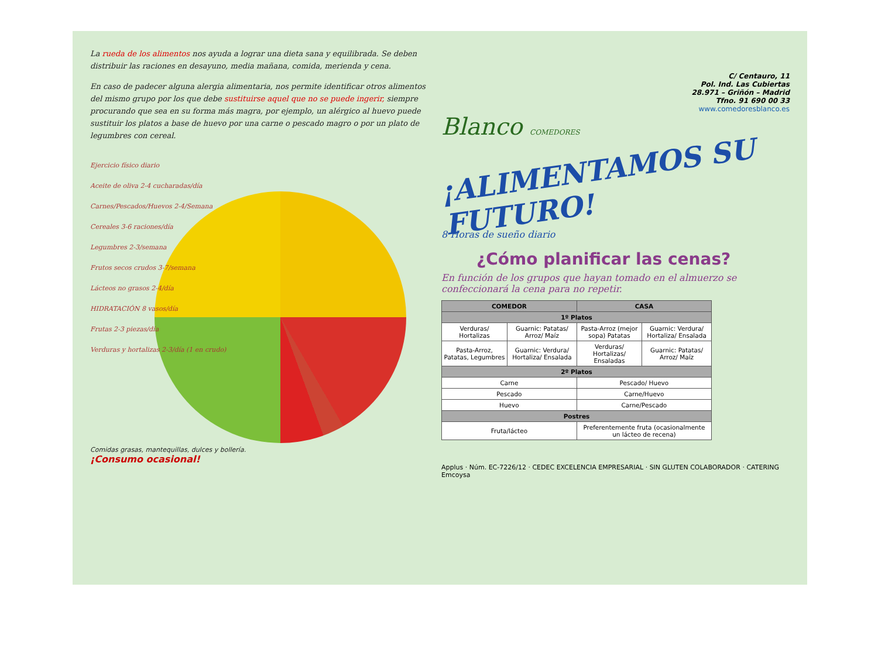La rueda de los alimentos nos ayuda a lograr una dieta sana y equilibrada. Se deben distribuir las raciones en desayuno, media mañana, comida, merienda y cena.
En caso de padecer alguna alergia alimentaria, nos permite identificar otros alimentos del mismo grupo por los que debe sustituirse aquel que no se puede ingerir, siempre procurando que sea en su forma más magra, por ejemplo, un alérgico al huevo puede sustituir los platos a base de huevo por una carne o pescado magro o por un plato de legumbres con cereal.
Ejercicio físico diario
Aceite de oliva 2-4 cucharadas/día
Carnes/Pescados/Huevos 2-4/Semana
Cereales 3-6 raciones/día
Legumbres 2-3/semana
Frutos secos crudos 3-7/semana
Lácteos no grasos 2-4/día
HIDRATACIÓN 8 vasos/día
Frutas 2-3 piezas/día
Verduras y hortalizas 2-3/día (1 en crudo)
Comidas grasas, mantequillas, dulces y bollería.
¡Consumo ocasional!
C/ Centauro, 11
Pol. Ind. Las Cubiertas
28.971 – Griñón – Madrid
Tfno. 91 690 00 33
www.comedoresblanco.es
Blanco COMEDORES
¡ALIMENTAMOS SU FUTURO!
8 Horas de sueño diario
¿Cómo planificar las cenas?
En función de los grupos que hayan tomado en el almuerzo se confeccionará la cena para no repetir.
| COMEDOR | | CASA | |
| --- | --- | --- | --- |
| 1º Platos | | | |
| Verduras/ Hortalizas | Guarnic: Patatas/ Arroz/ Maíz | Pasta-Arroz (mejor sopa) Patatas | Guarnic: Verdura/ Hortaliza/ Ensalada |
| Pasta-Arroz, Patatas, Legumbres | Guarnic: Verdura/ Hortaliza/ Ensalada | Verduras/ Hortalizas/ Ensaladas | Guarnic: Patatas/ Arroz/ Maíz |
| 2º Platos | | | |
| Carne | | Pescado/ Huevo | |
| Pescado | | Carne/Huevo | |
| Huevo | | Carne/Pescado | |
| Postres | | | |
| Fruta/lácteo | | Preferentemente fruta (ocasionalmente un lácteo de recena) | |
Applus · Núm. EC-7226/12 · CEDEC EXCELENCIA EMPRESARIAL · SIN GLUTEN COLABORADOR · CATERING Emcoysa